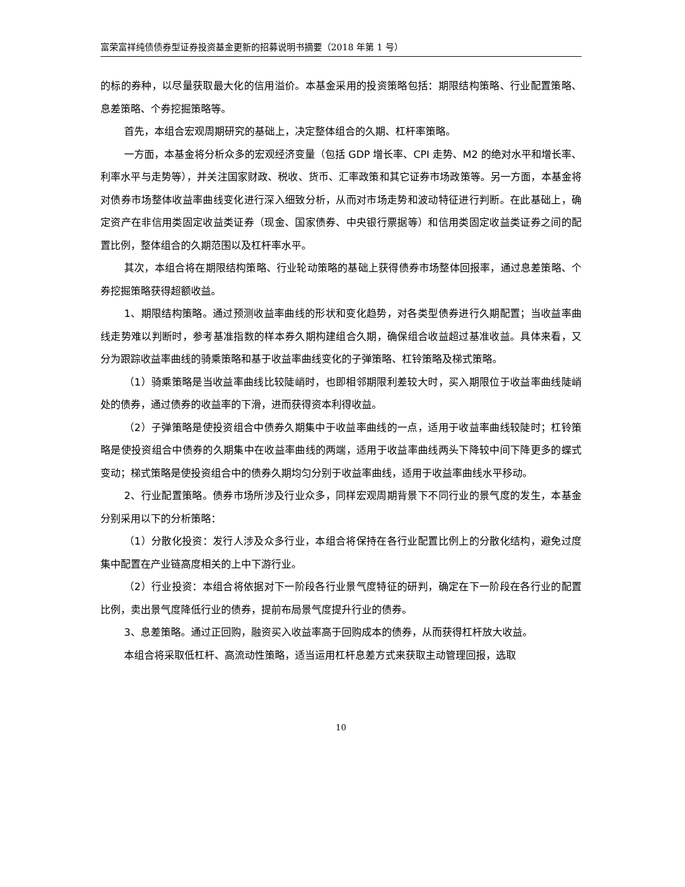富荣富祥纯债债券型证券投资基金更新的招募说明书摘要（2018 年第 1 号）
的标的券种，以尽量获取最大化的信用溢价。本基金采用的投资策略包括：期限结构策略、行业配置策略、息差策略、个券挖掘策略等。
首先，本组合宏观周期研究的基础上，决定整体组合的久期、杠杆率策略。
一方面，本基金将分析众多的宏观经济变量（包括 GDP 增长率、CPI 走势、M2 的绝对水平和增长率、利率水平与走势等），并关注国家财政、税收、货币、汇率政策和其它证券市场政策等。另一方面，本基金将对债券市场整体收益率曲线变化进行深入细致分析，从而对市场走势和波动特征进行判断。在此基础上，确定资产在非信用类固定收益类证券（现金、国家债券、中央银行票据等）和信用类固定收益类证券之间的配置比例，整体组合的久期范围以及杠杆率水平。
其次，本组合将在期限结构策略、行业轮动策略的基础上获得债券市场整体回报率，通过息差策略、个券挖掘策略获得超额收益。
1、期限结构策略。通过预测收益率曲线的形状和变化趋势，对各类型债券进行久期配置；当收益率曲线走势难以判断时，参考基准指数的样本券久期构建组合久期，确保组合收益超过基准收益。具体来看，又分为跟踪收益率曲线的骑乘策略和基于收益率曲线变化的子弹策略、杠铃策略及梯式策略。
（1）骑乘策略是当收益率曲线比较陡峭时，也即相邻期限利差较大时，买入期限位于收益率曲线陡峭处的债券，通过债券的收益率的下滑，进而获得资本利得收益。
（2）子弹策略是使投资组合中债券久期集中于收益率曲线的一点，适用于收益率曲线较陡时；杠铃策略是使投资组合中债券的久期集中在收益率曲线的两端，适用于收益率曲线两头下降较中间下降更多的蝶式变动；梯式策略是使投资组合中的债券久期均匀分别于收益率曲线，适用于收益率曲线水平移动。
2、行业配置策略。债券市场所涉及行业众多，同样宏观周期背景下不同行业的景气度的发生，本基金分别采用以下的分析策略：
（1）分散化投资：发行人涉及众多行业，本组合将保持在各行业配置比例上的分散化结构，避免过度集中配置在产业链高度相关的上中下游行业。
（2）行业投资：本组合将依据对下一阶段各行业景气度特征的研判，确定在下一阶段在各行业的配置比例，卖出景气度降低行业的债券，提前布局景气度提升行业的债券。
3、息差策略。通过正回购，融资买入收益率高于回购成本的债券，从而获得杠杆放大收益。
本组合将采取低杠杆、高流动性策略，适当运用杠杆息差方式来获取主动管理回报，选取
10